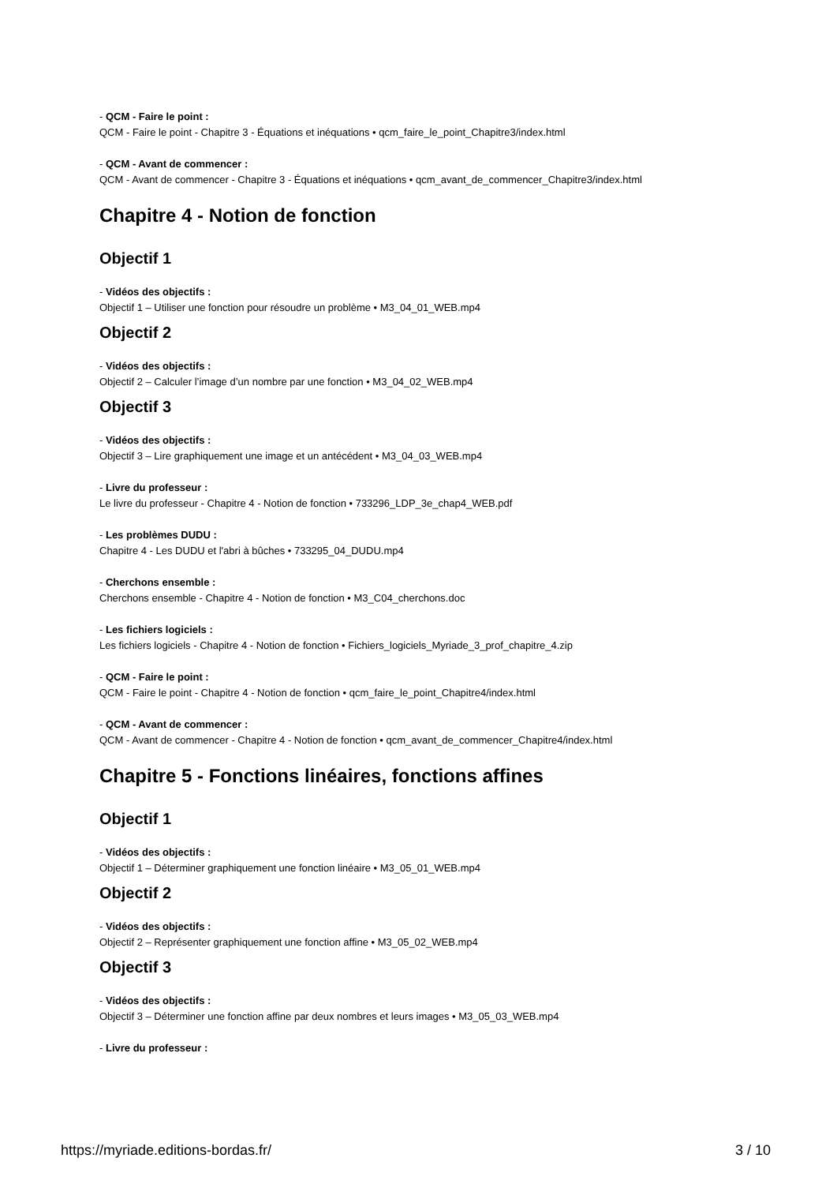- QCM - Faire le point :
QCM - Faire le point - Chapitre 3 - Équations et inéquations • qcm_faire_le_point_Chapitre3/index.html
- QCM - Avant de commencer :
QCM - Avant de commencer - Chapitre 3 - Équations et inéquations • qcm_avant_de_commencer_Chapitre3/index.html
Chapitre 4 - Notion de fonction
Objectif 1
- Vidéos des objectifs :
Objectif 1 – Utiliser une fonction pour résoudre un problème • M3_04_01_WEB.mp4
Objectif 2
- Vidéos des objectifs :
Objectif 2 – Calculer l’image d’un nombre par une fonction • M3_04_02_WEB.mp4
Objectif 3
- Vidéos des objectifs :
Objectif 3 – Lire graphiquement une image et un antécédent • M3_04_03_WEB.mp4
- Livre du professeur :
Le livre du professeur - Chapitre 4 - Notion de fonction • 733296_LDP_3e_chap4_WEB.pdf
- Les problèmes DUDU :
Chapitre 4 - Les DUDU et l'abri à bûches • 733295_04_DUDU.mp4
- Cherchons ensemble :
Cherchons ensemble - Chapitre 4 - Notion de fonction • M3_C04_cherchons.doc
- Les fichiers logiciels :
Les fichiers logiciels - Chapitre 4 - Notion de fonction • Fichiers_logiciels_Myriade_3_prof_chapitre_4.zip
- QCM - Faire le point :
QCM - Faire le point - Chapitre 4 - Notion de fonction • qcm_faire_le_point_Chapitre4/index.html
- QCM - Avant de commencer :
QCM - Avant de commencer - Chapitre 4 - Notion de fonction • qcm_avant_de_commencer_Chapitre4/index.html
Chapitre 5 - Fonctions linéaires, fonctions affines
Objectif 1
- Vidéos des objectifs :
Objectif 1 – Déterminer graphiquement une fonction linéaire • M3_05_01_WEB.mp4
Objectif 2
- Vidéos des objectifs :
Objectif 2 – Représenter graphiquement une fonction affine • M3_05_02_WEB.mp4
Objectif 3
- Vidéos des objectifs :
Objectif 3 – Déterminer une fonction affine par deux nombres et leurs images • M3_05_03_WEB.mp4
- Livre du professeur :
https://myriade.editions-bordas.fr/ 3 / 10